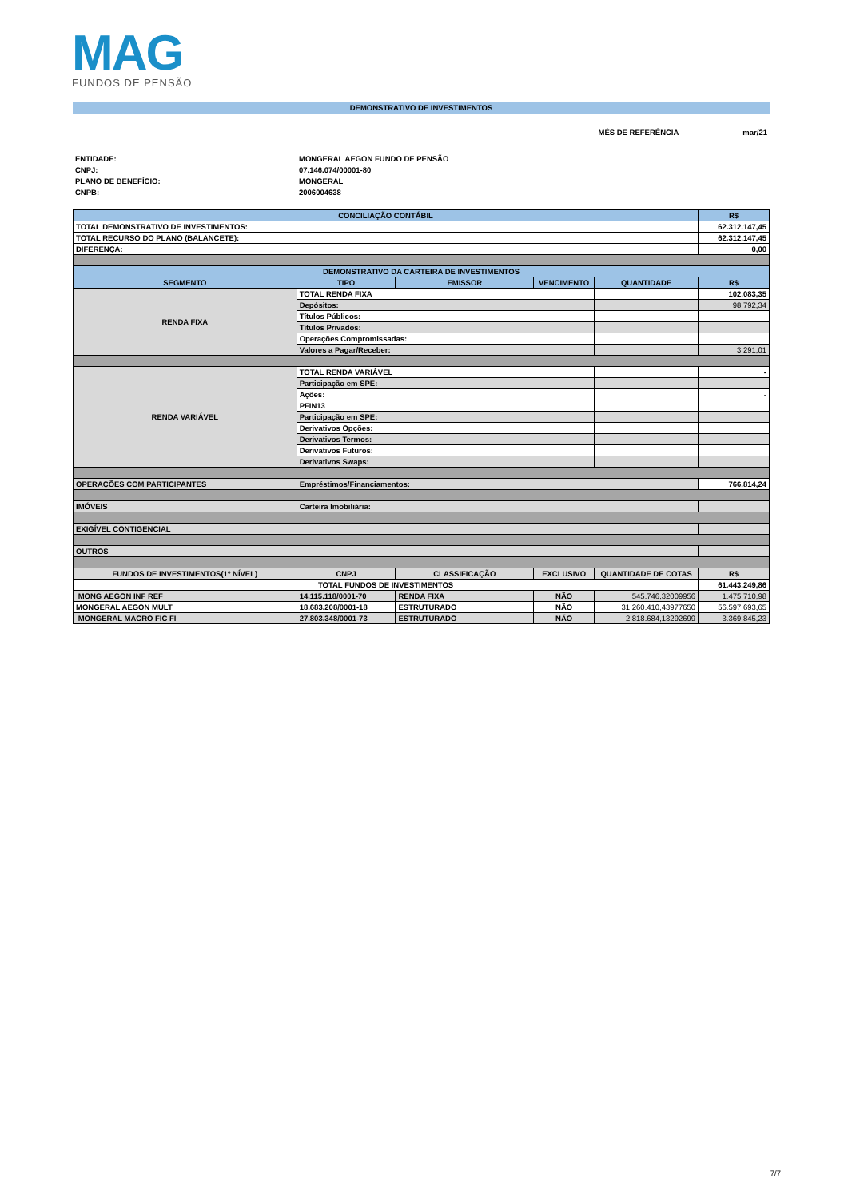MAG
FUNDOS DE PENSÃO
DEMONSTRATIVO DE INVESTIMENTOS
MÊS DE REFERÊNCIA mar/21
ENTIDADE: MONGERAL AEGON FUNDO DE PENSÃO CNPJ: 07.146.074/00001-80 PLANO DE BENEFÍCIO: MONGERAL CNPB: 2006004638
| CONCILIAÇÃO CONTÁBIL | | | | | R$ |
| --- | --- | --- | --- | --- | --- |
| TOTAL DEMONSTRATIVO DE INVESTIMENTOS: | | | | | 62.312.147,45 |
| TOTAL RECURSO DO PLANO (BALANCETE): | | | | | 62.312.147,45 |
| DIFERENÇA: | | | | | 0,00 |
| DEMONSTRATIVO DA CARTEIRA DE INVESTIMENTOS | | | | | |
| SEGMENTO | TIPO | EMISSOR | VENCIMENTO | QUANTIDADE | R$ |
| RENDA FIXA | TOTAL RENDA FIXA | | | | 102.083,35 |
| | Depósitos: | | | | 98.792,34 |
| | Títulos Públicos: | | | | |
| | Títulos Privados: | | | | |
| | Operações Compromissadas: | | | | |
| | Valores a Pagar/Receber: | | | | 3.291,01 |
| RENDA VARIÁVEL | TOTAL RENDA VARIÁVEL | | | | - |
| | Participação em SPE: | | | | |
| | Ações: | | | | - |
| | PFIN13 | | | | |
| | Participação em SPE: | | | | |
| | Derivativos Opções: | | | | |
| | Derivativos Termos: | | | | |
| | Derivativos Futuros: | | | | |
| | Derivativos Swaps: | | | | |
| OPERAÇÕES COM PARTICIPANTES | Empréstimos/Financiamentos: | | | | 766.814,24 |
| IMÓVEIS | Carteira Imobiliária: | | | | |
| EXIGÍVEL CONTIGENCIAL | | | | | |
| OUTROS | | | | | |
| FUNDOS DE INVESTIMENTOS(1º NÍVEL) | CNPJ | CLASSIFICAÇÃO | EXCLUSIVO | QUANTIDADE DE COTAS | R$ |
| TOTAL FUNDOS DE INVESTIMENTOS | | | | | 61.443.249,86 |
| MONG AEGON INF REF | 14.115.118/0001-70 | RENDA FIXA | NÃO | 545.746,32009956 | 1.475.710,98 |
| MONGERAL AEGON MULT | 18.683.208/0001-18 | ESTRUTURADO | NÃO | 31.260.410,43977650 | 56.597.693,65 |
| MONGERAL MACRO FIC FI | 27.803.348/0001-73 | ESTRUTURADO | NÃO | 2.818.684,13292699 | 3.369.845,23 |
7/7